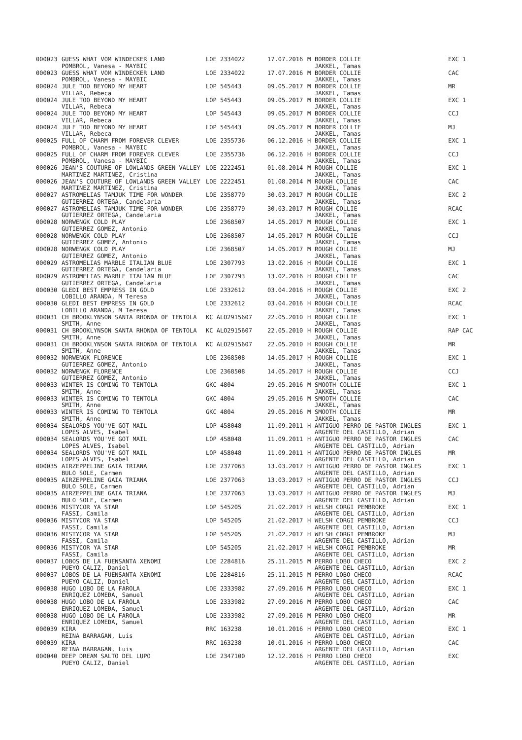| 000023 | GUESS WHAT VOM WINDECKER LAND | LOE 2334022 | 17.07.2016 | M | BORDER COLLIE | EXC 1 |
| | POMBROL, Vanesa - MAYBIC | | | | JAKKEL, Tamas | |
| 000023 | GUESS WHAT VOM WINDECKER LAND | LOE 2334022 | 17.07.2016 | M | BORDER COLLIE | CAC |
| | POMBROL, Vanesa - MAYBIC | | | | JAKKEL, Tamas | |
| 000024 | JULE TOO BEYOND MY HEART | LOP 545443 | 09.05.2017 | M | BORDER COLLIE | MR |
| | VILLAR, Rebeca | | | | JAKKEL, Tamas | |
| 000024 | JULE TOO BEYOND MY HEART | LOP 545443 | 09.05.2017 | M | BORDER COLLIE | EXC 1 |
| | VILLAR, Rebeca | | | | JAKKEL, Tamas | |
| 000024 | JULE TOO BEYOND MY HEART | LOP 545443 | 09.05.2017 | M | BORDER COLLIE | CCJ |
| | VILLAR, Rebeca | | | | JAKKEL, Tamas | |
| 000024 | JULE TOO BEYOND MY HEART | LOP 545443 | 09.05.2017 | M | BORDER COLLIE | MJ |
| | VILLAR, Rebeca | | | | JAKKEL, Tamas | |
| 000025 | FULL OF CHARM FROM FOREVER CLEVER | LOE 2355736 | 06.12.2016 | H | BORDER COLLIE | EXC 1 |
| | POMBROL, Vanesa - MAYBIC | | | | JAKKEL, Tamas | |
| 000025 | FULL OF CHARM FROM FOREVER CLEVER | LOE 2355736 | 06.12.2016 | H | BORDER COLLIE | CCJ |
| | POMBROL, Vanesa - MAYBIC | | | | JAKKEL, Tamas | |
| 000026 | JEAN'S COUTURE OF LOWLANDS GREEN VALLEY | LOE 2222451 | 01.08.2014 | M | ROUGH COLLIE | EXC 1 |
| | MARTINEZ MARTINEZ, Cristina | | | | JAKKEL, Tamas | |
| 000026 | JEAN'S COUTURE OF LOWLANDS GREEN VALLEY | LOE 2222451 | 01.08.2014 | M | ROUGH COLLIE | CAC |
| | MARTINEZ MARTINEZ, Cristina | | | | JAKKEL, Tamas | |
| 000027 | ASTROMELIAS TAMJUK TIME FOR WONDER | LOE 2358779 | 30.03.2017 | M | ROUGH COLLIE | EXC 2 |
| | GUTIERREZ ORTEGA, Candelaria | | | | JAKKEL, Tamas | |
| 000027 | ASTROMELIAS TAMJUK TIME FOR WONDER | LOE 2358779 | 30.03.2017 | M | ROUGH COLLIE | RCAC |
| | GUTIERREZ ORTEGA, Candelaria | | | | JAKKEL, Tamas | |
| 000028 | NORWENGK COLD PLAY | LOE 2368507 | 14.05.2017 | M | ROUGH COLLIE | EXC 1 |
| | GUTIERREZ GOMEZ, Antonio | | | | JAKKEL, Tamas | |
| 000028 | NORWENGK COLD PLAY | LOE 2368507 | 14.05.2017 | M | ROUGH COLLIE | CCJ |
| | GUTIERREZ GOMEZ, Antonio | | | | JAKKEL, Tamas | |
| 000028 | NORWENGK COLD PLAY | LOE 2368507 | 14.05.2017 | M | ROUGH COLLIE | MJ |
| | GUTIERREZ GOMEZ, Antonio | | | | JAKKEL, Tamas | |
| 000029 | ASTROMELIAS MARBLE ITALIAN BLUE | LOE 2307793 | 13.02.2016 | H | ROUGH COLLIE | EXC 1 |
| | GUTIERREZ ORTEGA, Candelaria | | | | JAKKEL, Tamas | |
| 000029 | ASTROMELIAS MARBLE ITALIAN BLUE | LOE 2307793 | 13.02.2016 | H | ROUGH COLLIE | CAC |
| | GUTIERREZ ORTEGA, Candelaria | | | | JAKKEL, Tamas | |
| 000030 | GLEDI BEST EMPRESS IN GOLD | LOE 2332612 | 03.04.2016 | H | ROUGH COLLIE | EXC 2 |
| | LOBILLO ARANDA, M Teresa | | | | JAKKEL, Tamas | |
| 000030 | GLEDI BEST EMPRESS IN GOLD | LOE 2332612 | 03.04.2016 | H | ROUGH COLLIE | RCAC |
| | LOBILLO ARANDA, M Teresa | | | | JAKKEL, Tamas | |
| 000031 | CH BROOKLYNSON SANTA RHONDA OF TENTOLA | KC ALO2915607 | 22.05.2010 | H | ROUGH COLLIE | EXC 1 |
| | SMITH, Anne | | | | JAKKEL, Tamas | |
| 000031 | CH BROOKLYNSON SANTA RHONDA OF TENTOLA | KC ALO2915607 | 22.05.2010 | H | ROUGH COLLIE | RAP CAC |
| | SMITH, Anne | | | | JAKKEL, Tamas | |
| 000031 | CH BROOKLYNSON SANTA RHONDA OF TENTOLA | KC ALO2915607 | 22.05.2010 | H | ROUGH COLLIE | MR |
| | SMITH, Anne | | | | JAKKEL, Tamas | |
| 000032 | NORWENGK FLORENCE | LOE 2368508 | 14.05.2017 | H | ROUGH COLLIE | EXC 1 |
| | GUTIERREZ GOMEZ, Antonio | | | | JAKKEL, Tamas | |
| 000032 | NORWENGK FLORENCE | LOE 2368508 | 14.05.2017 | H | ROUGH COLLIE | CCJ |
| | GUTIERREZ GOMEZ, Antonio | | | | JAKKEL, Tamas | |
| 000033 | WINTER IS COMING TO TENTOLA | GKC 4804 | 29.05.2016 | M | SMOOTH COLLIE | EXC 1 |
| | SMITH, Anne | | | | JAKKEL, Tamas | |
| 000033 | WINTER IS COMING TO TENTOLA | GKC 4804 | 29.05.2016 | M | SMOOTH COLLIE | CAC |
| | SMITH, Anne | | | | JAKKEL, Tamas | |
| 000033 | WINTER IS COMING TO TENTOLA | GKC 4804 | 29.05.2016 | M | SMOOTH COLLIE | MR |
| | SMITH, Anne | | | | JAKKEL, Tamas | |
| 000034 | SEALORDS YOU'VE GOT MAIL | LOP 458048 | 11.09.2011 | H | ANTIGUO PERRO DE PASTOR INGLES | EXC 1 |
| | LOPES ALVES, Isabel | | | | ARGENTE DEL CASTILLO, Adrian | |
| 000034 | SEALORDS YOU'VE GOT MAIL | LOP 458048 | 11.09.2011 | H | ANTIGUO PERRO DE PASTOR INGLES | CAC |
| | LOPES ALVES, Isabel | | | | ARGENTE DEL CASTILLO, Adrian | |
| 000034 | SEALORDS YOU'VE GOT MAIL | LOP 458048 | 11.09.2011 | H | ANTIGUO PERRO DE PASTOR INGLES | MR |
| | LOPES ALVES, Isabel | | | | ARGENTE DEL CASTILLO, Adrian | |
| 000035 | AIRZEPPELINE GAIA TRIANA | LOE 2377063 | 13.03.2017 | H | ANTIGUO PERRO DE PASTOR INGLES | EXC 1 |
| | BULO SOLE, Carmen | | | | ARGENTE DEL CASTILLO, Adrian | |
| 000035 | AIRZEPPELINE GAIA TRIANA | LOE 2377063 | 13.03.2017 | H | ANTIGUO PERRO DE PASTOR INGLES | CCJ |
| | BULO SOLE, Carmen | | | | ARGENTE DEL CASTILLO, Adrian | |
| 000035 | AIRZEPPELINE GAIA TRIANA | LOE 2377063 | 13.03.2017 | H | ANTIGUO PERRO DE PASTOR INGLES | MJ |
| | BULO SOLE, Carmen | | | | ARGENTE DEL CASTILLO, Adrian | |
| 000036 | MISTYCOR YA STAR | LOP 545205 | 21.02.2017 | H | WELSH CORGI PEMBROKE | EXC 1 |
| | FASSI, Camila | | | | ARGENTE DEL CASTILLO, Adrian | |
| 000036 | MISTYCOR YA STAR | LOP 545205 | 21.02.2017 | H | WELSH CORGI PEMBROKE | CCJ |
| | FASSI, Camila | | | | ARGENTE DEL CASTILLO, Adrian | |
| 000036 | MISTYCOR YA STAR | LOP 545205 | 21.02.2017 | H | WELSH CORGI PEMBROKE | MJ |
| | FASSI, Camila | | | | ARGENTE DEL CASTILLO, Adrian | |
| 000036 | MISTYCOR YA STAR | LOP 545205 | 21.02.2017 | H | WELSH CORGI PEMBROKE | MR |
| | FASSI, Camila | | | | ARGENTE DEL CASTILLO, Adrian | |
| 000037 | LOBOS DE LA FUENSANTA XENOMI | LOE 2284816 | 25.11.2015 | M | PERRO LOBO CHECO | EXC 2 |
| | PUEYO CALIZ, Daniel | | | | ARGENTE DEL CASTILLO, Adrian | |
| 000037 | LOBOS DE LA FUENSANTA XENOMI | LOE 2284816 | 25.11.2015 | M | PERRO LOBO CHECO | RCAC |
| | PUEYO CALIZ, Daniel | | | | ARGENTE DEL CASTILLO, Adrian | |
| 000038 | HUGO LOBO DE LA FAROLA | LOE 2333982 | 27.09.2016 | M | PERRO LOBO CHECO | EXC 1 |
| | ENRIQUEZ LOMEÐA, Samuel | | | | ARGENTE DEL CASTILLO, Adrian | |
| 000038 | HUGO LOBO DE LA FAROLA | LOE 2333982 | 27.09.2016 | M | PERRO LOBO CHECO | CAC |
| | ENRIQUEZ LOMEÐA, Samuel | | | | ARGENTE DEL CASTILLO, Adrian | |
| 000038 | HUGO LOBO DE LA FAROLA | LOE 2333982 | 27.09.2016 | M | PERRO LOBO CHECO | MR |
| | ENRIQUEZ LOMEÐA, Samuel | | | | ARGENTE DEL CASTILLO, Adrian | |
| 000039 | KIRA | RRC 163238 | 10.01.2016 | H | PERRO LOBO CHECO | EXC 1 |
| | REINA BARRAGAN, Luis | | | | ARGENTE DEL CASTILLO, Adrian | |
| 000039 | KIRA | RRC 163238 | 10.01.2016 | H | PERRO LOBO CHECO | CAC |
| | REINA BARRAGAN, Luis | | | | ARGENTE DEL CASTILLO, Adrian | |
| 000040 | DEEP DREAM SALTO DEL LUPO | LOE 2347100 | 12.12.2016 | H | PERRO LOBO CHECO | EXC |
| | PUEYO CALIZ, Daniel | | | | ARGENTE DEL CASTILLO, Adrian | |